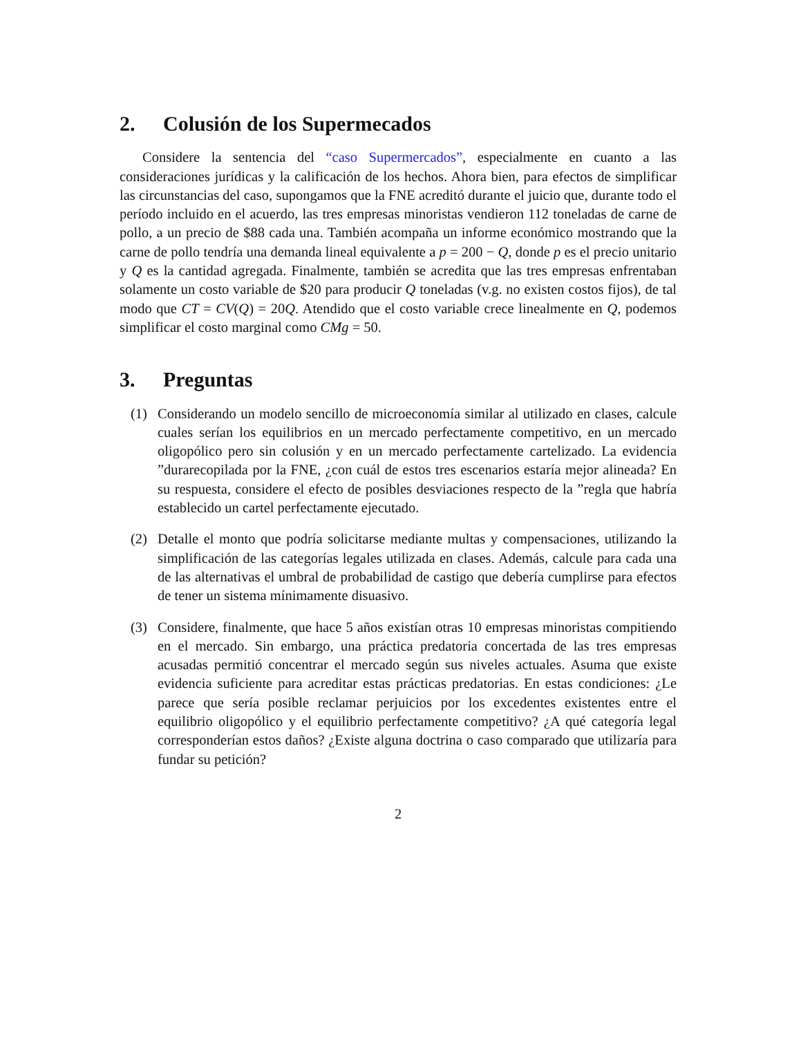2. Colusión de los Supermecados
Considere la sentencia del “caso Supermercados”, especialmente en cuanto a las consideraciones jurídicas y la calificación de los hechos. Ahora bien, para efectos de simplificar las circunstancias del caso, supongamos que la FNE acreditó durante el juicio que, durante todo el período incluido en el acuerdo, las tres empresas minoristas vendieron 112 toneladas de carne de pollo, a un precio de $88 cada una. También acompaña un informe económico mostrando que la carne de pollo tendría una demanda lineal equivalente a p = 200 − Q, donde p es el precio unitario y Q es la cantidad agregada. Finalmente, también se acredita que las tres empresas enfrentaban solamente un costo variable de $20 para producir Q toneladas (v.g. no existen costos fijos), de tal modo que CT = CV(Q) = 20Q. Atendido que el costo variable crece linealmente en Q, podemos simplificar el costo marginal como CMg = 50.
3. Preguntas
(1) Considerando un modelo sencillo de microeconomía similar al utilizado en clases, calcule cuales serían los equilibrios en un mercado perfectamente competitivo, en un mercado oligopólico pero sin colusión y en un mercado perfectamente cartelizado. La evidencia ”durarecopilada por la FNE, ¿con cuál de estos tres escenarios estaría mejor alineada? En su respuesta, considere el efecto de posibles desviaciones respecto de la ”regla que habría establecido un cartel perfectamente ejecutado.
(2) Detalle el monto que podría solicitarse mediante multas y compensaciones, utilizando la simplificación de las categorías legales utilizada en clases. Además, calcule para cada una de las alternativas el umbral de probabilidad de castigo que debería cumplirse para efectos de tener un sistema mínimamente disuasivo.
(3) Considere, finalmente, que hace 5 años existían otras 10 empresas minoristas compitiendo en el mercado. Sin embargo, una práctica predatoria concertada de las tres empresas acusadas permitió concentrar el mercado según sus niveles actuales. Asuma que existe evidencia suficiente para acreditar estas prácticas predatorias. En estas condiciones: ¿Le parece que sería posible reclamar perjuicios por los excedentes existentes entre el equilibrio oligopólico y el equilibrio perfectamente competitivo? ¿A qué categoría legal corresponderían estos daños? ¿Existe alguna doctrina o caso comparado que utilizaría para fundar su petición?
2